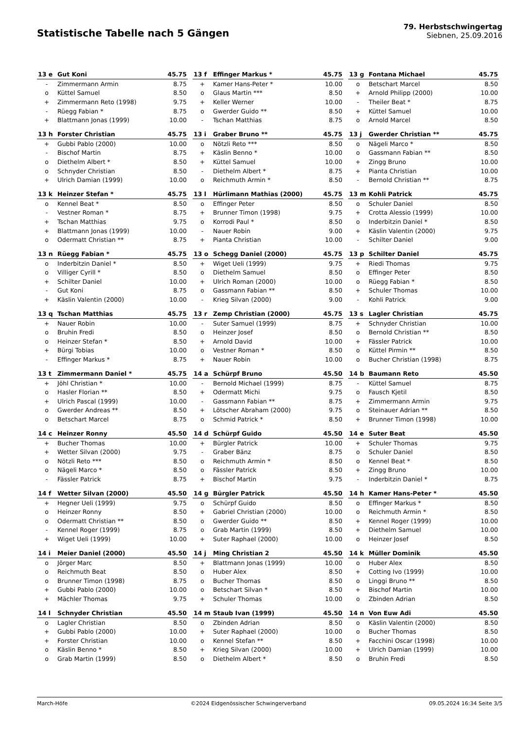Statistische Tabelle nach 5 Gängen
79. Herbstschwingertag
Siebnen, 25.09.2016
| 13 e | Gut Koni | 45.75 |
| --- | --- | --- |
| - | Zimmermann Armin | 8.75 |
| o | Küttel Samuel | 8.50 |
| + | Zimmermann Reto (1998) | 9.75 |
| - | Rüegg Fabian * | 8.75 |
| + | Blattmann Jonas (1999) | 10.00 |
| 13 f | Effinger Markus * | 45.75 |
| --- | --- | --- |
| + | Kamer Hans-Peter * | 10.00 |
| o | Glaus Martin *** | 8.50 |
| + | Keller Werner | 10.00 |
| o | Gwerder Guido ** | 8.50 |
| - | Tschan Matthias | 8.75 |
| 13 g | Fontana Michael | 45.75 |
| --- | --- | --- |
| o | Betschart Marcel | 8.50 |
| + | Arnold Philipp (2000) | 10.00 |
| - | Theiler Beat * | 8.75 |
| + | Küttel Samuel | 10.00 |
| o | Arnold Marcel | 8.50 |
| 13 h | Forster Christian | 45.75 |
| --- | --- | --- |
| + | Gubbi Pablo (2000) | 10.00 |
| - | Bischof Martin | 8.75 |
| o | Diethelm Albert * | 8.50 |
| o | Schnyder Christian | 8.50 |
| + | Ulrich Damian (1999) | 10.00 |
| 13 i | Graber Bruno ** | 45.75 |
| --- | --- | --- |
| o | Nötzli Reto *** | 8.50 |
| + | Käslin Benno * | 10.00 |
| + | Küttel Samuel | 10.00 |
| - | Diethelm Albert * | 8.75 |
| o | Reichmuth Armin * | 8.50 |
| 13 j | Gwerder Christian ** | 45.75 |
| --- | --- | --- |
| o | Nägeli Marco * | 8.50 |
| o | Gassmann Fabian ** | 8.50 |
| + | Zingg Bruno | 10.00 |
| + | Pianta Christian | 10.00 |
| - | Bernold Christian ** | 8.75 |
| 13 k | Heinzer Stefan * | 45.75 |
| --- | --- | --- |
| o | Kennel Beat * | 8.50 |
| - | Vestner Roman * | 8.75 |
| + | Tschan Matthias | 9.75 |
| + | Blattmann Jonas (1999) | 10.00 |
| o | Odermatt Christian ** | 8.75 |
| 13 l | Hürlimann Mathias (2000) | 45.75 |
| --- | --- | --- |
| o | Effinger Peter | 8.50 |
| + | Brunner Timon (1998) | 9.75 |
| o | Korrodi Paul * | 8.50 |
| - | Nauer Robin | 9.00 |
| + | Pianta Christian | 10.00 |
| 13 m | Kohli Patrick | 45.75 |
| --- | --- | --- |
| o | Schuler Daniel | 8.50 |
| + | Crotta Alessio (1999) | 10.00 |
| o | Inderbitzin Daniel * | 8.50 |
| + | Käslin Valentin (2000) | 9.75 |
| - | Schilter Daniel | 9.00 |
| 13 n | Rüegg Fabian * | 45.75 |
| --- | --- | --- |
| o | Inderbitzin Daniel * | 8.50 |
| o | Villiger Cyrill * | 8.50 |
| + | Schilter Daniel | 10.00 |
| - | Gut Koni | 8.75 |
| + | Käslin Valentin (2000) | 10.00 |
| 13 o | Schegg Daniel (2000) | 45.75 |
| --- | --- | --- |
| + | Wiget Ueli (1999) | 9.75 |
| o | Diethelm Samuel | 8.50 |
| + | Ulrich Roman (2000) | 10.00 |
| o | Gassmann Fabian ** | 8.50 |
| - | Krieg Silvan (2000) | 9.00 |
| 13 p | Schilter Daniel | 45.75 |
| --- | --- | --- |
| + | Riedi Thomas | 9.75 |
| o | Effinger Peter | 8.50 |
| o | Rüegg Fabian * | 8.50 |
| + | Schuler Thomas | 10.00 |
| - | Kohli Patrick | 9.00 |
| 13 q | Tschan Matthias | 45.75 |
| --- | --- | --- |
| + | Nauer Robin | 10.00 |
| o | Bruhin Fredi | 8.50 |
| o | Heinzer Stefan * | 8.50 |
| + | Bürgi Tobias | 10.00 |
| - | Effinger Markus * | 8.75 |
| 13 r | Zemp Christian (2000) | 45.75 |
| --- | --- | --- |
| - | Suter Samuel (1999) | 8.75 |
| o | Heinzer Josef | 8.50 |
| + | Arnold David | 10.00 |
| o | Vestner Roman * | 8.50 |
| + | Nauer Robin | 10.00 |
| 13 s | Lagler Christian | 45.75 |
| --- | --- | --- |
| + | Schnyder Christian | 10.00 |
| o | Bernold Christian ** | 8.50 |
| + | Fässler Patrick | 10.00 |
| o | Küttel Pirmin ** | 8.50 |
| o | Bucher Christian (1998) | 8.75 |
| 13 t | Zimmermann Daniel * | 45.75 |
| --- | --- | --- |
| + | Jöhl Christian * | 10.00 |
| o | Hasler Florian ** | 8.50 |
| + | Ulrich Pascal (1999) | 10.00 |
| o | Gwerder Andreas ** | 8.50 |
| o | Betschart Marcel | 8.75 |
| 14 a | Schürpf Bruno | 45.50 |
| --- | --- | --- |
| - | Bernold Michael (1999) | 8.75 |
| + | Odermatt Michi | 9.75 |
| - | Gassmann Fabian ** | 8.75 |
| + | Lötscher Abraham (2000) | 9.75 |
| o | Schmid Patrick * | 8.50 |
| 14 b | Baumann Reto | 45.50 |
| --- | --- | --- |
| - | Küttel Samuel | 8.75 |
| o | Fausch Kjetil | 8.50 |
| + | Zimmermann Armin | 9.75 |
| o | Steinauer Adrian ** | 8.50 |
| + | Brunner Timon (1998) | 10.00 |
| 14 c | Heinzer Ronny | 45.50 |
| --- | --- | --- |
| + | Bucher Thomas | 10.00 |
| + | Wetter Silvan (2000) | 9.75 |
| o | Nötzli Reto *** | 8.50 |
| o | Nägeli Marco * | 8.50 |
| - | Fässler Patrick | 8.75 |
| 14 d | Schürpf Guido | 45.50 |
| --- | --- | --- |
| + | Bürgler Patrick | 10.00 |
| - | Graber Bänz | 8.75 |
| o | Reichmuth Armin * | 8.50 |
| o | Fässler Patrick | 8.50 |
| + | Bischof Martin | 9.75 |
| 14 e | Suter Beat | 45.50 |
| --- | --- | --- |
| + | Schuler Thomas | 9.75 |
| o | Schuler Daniel | 8.50 |
| o | Kennel Beat * | 8.50 |
| + | Zingg Bruno | 10.00 |
| - | Inderbitzin Daniel * | 8.75 |
| 14 f | Wetter Silvan (2000) | 45.50 |
| --- | --- | --- |
| + | Hegner Ueli (1999) | 9.75 |
| o | Heinzer Ronny | 8.50 |
| o | Odermatt Christian ** | 8.50 |
| - | Kennel Roger (1999) | 8.75 |
| + | Wiget Ueli (1999) | 10.00 |
| 14 g | Bürgler Patrick | 45.50 |
| --- | --- | --- |
| o | Schürpf Guido | 8.50 |
| + | Gabriel Christian (2000) | 10.00 |
| o | Gwerder Guido ** | 8.50 |
| o | Grab Martin (1999) | 8.50 |
| + | Suter Raphael (2000) | 10.00 |
| 14 h | Kamer Hans-Peter * | 45.50 |
| --- | --- | --- |
| o | Effinger Markus * | 8.50 |
| o | Reichmuth Armin * | 8.50 |
| + | Kennel Roger (1999) | 10.00 |
| + | Diethelm Samuel | 10.00 |
| o | Heinzer Josef | 8.50 |
| 14 i | Meier Daniel (2000) | 45.50 |
| --- | --- | --- |
| o | Jörger Marc | 8.50 |
| o | Reichmuth Beat | 8.50 |
| o | Brunner Timon (1998) | 8.75 |
| + | Gubbi Pablo (2000) | 10.00 |
| + | Mächler Thomas | 9.75 |
| 14 j | Ming Christian 2 | 45.50 |
| --- | --- | --- |
| + | Blattmann Jonas (1999) | 10.00 |
| o | Huber Alex | 8.50 |
| o | Bucher Thomas | 8.50 |
| o | Betschart Silvan * | 8.50 |
| + | Schuler Thomas | 10.00 |
| 14 k | Müller Dominik | 45.50 |
| --- | --- | --- |
| o | Huber Alex | 8.50 |
| + | Cotting Ivo (1999) | 10.00 |
| o | Linggi Bruno ** | 8.50 |
| + | Bischof Martin | 10.00 |
| o | Zbinden Adrian | 8.50 |
| 14 l | Schnyder Christian | 45.50 |
| --- | --- | --- |
| o | Lagler Christian | 8.50 |
| + | Gubbi Pablo (2000) | 10.00 |
| + | Forster Christian | 10.00 |
| o | Käslin Benno * | 8.50 |
| o | Grab Martin (1999) | 8.50 |
| 14 m | Staub Ivan (1999) | 45.50 |
| --- | --- | --- |
| o | Zbinden Adrian | 8.50 |
| + | Suter Raphael (2000) | 10.00 |
| o | Kennel Stefan ** | 8.50 |
| + | Krieg Silvan (2000) | 10.00 |
| o | Diethelm Albert * | 8.50 |
| 14 n | Von Euw Adi | 45.50 |
| --- | --- | --- |
| o | Käslin Valentin (2000) | 8.50 |
| o | Bucher Thomas | 8.50 |
| + | Facchini Oscar (1998) | 10.00 |
| + | Ulrich Damian (1999) | 10.00 |
| o | Bruhin Fredi | 8.50 |
March-Höfe ©2024 Eidgenössischer Schwingerverband 09.05.2024 16:34 Seite 3/5